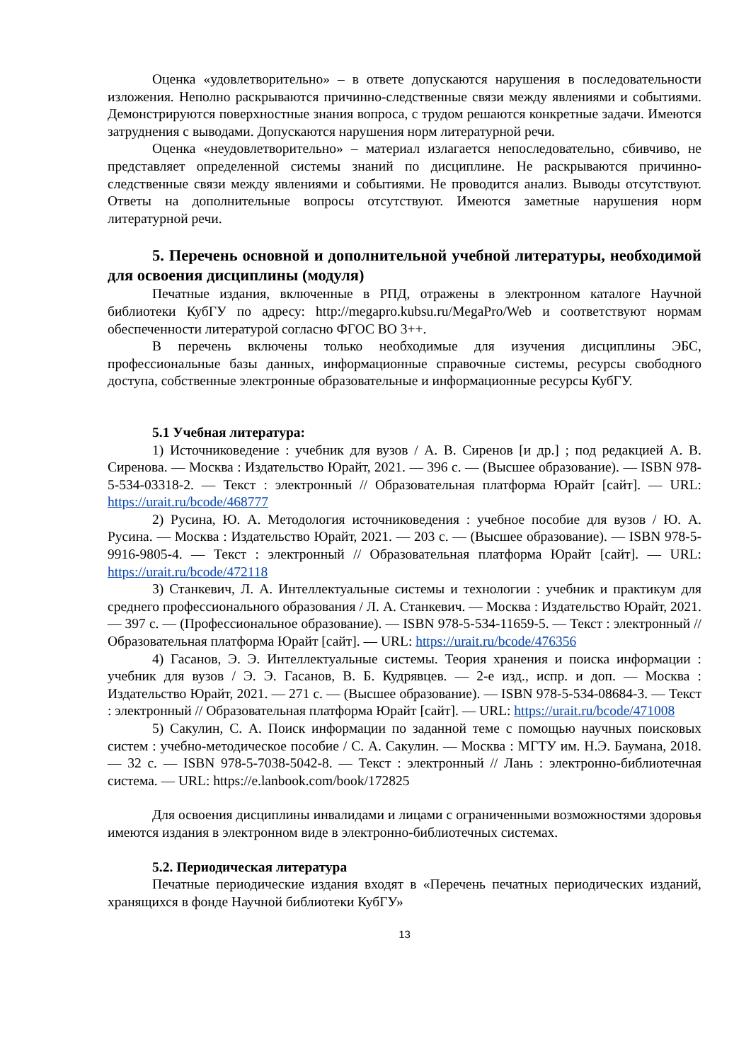Оценка «удовлетворительно» – в ответе допускаются нарушения в последовательности изложения. Неполно раскрываются причинно-следственные связи между явлениями и событиями. Демонстрируются поверхностные знания вопроса, с трудом решаются конкретные задачи. Имеются затруднения с выводами. Допускаются нарушения норм литературной речи.
Оценка «неудовлетворительно» – материал излагается непоследовательно, сбивчиво, не представляет определенной системы знаний по дисциплине. Не раскрываются причинно-следственные связи между явлениями и событиями. Не проводится анализ. Выводы отсутствуют. Ответы на дополнительные вопросы отсутствуют. Имеются заметные нарушения норм литературной речи.
5. Перечень основной и дополнительной учебной литературы, необходимой для освоения дисциплины (модуля)
Печатные издания, включенные в РПД, отражены в электронном каталоге Научной библиотеки КубГУ по адресу: http://megapro.kubsu.ru/MegaPro/Web и соответствуют нормам обеспеченности литературой согласно ФГОС ВО 3++.
В перечень включены только необходимые для изучения дисциплины ЭБС, профессиональные базы данных, информационные справочные системы, ресурсы свободного доступа, собственные электронные образовательные и информационные ресурсы КубГУ.
5.1 Учебная литература:
1) Источниковедение : учебник для вузов / А. В. Сиренов [и др.] ; под редакцией А. В. Сиренова. — Москва : Издательство Юрайт, 2021. — 396 с. — (Высшее образование). — ISBN 978-5-534-03318-2. — Текст : электронный // Образовательная платформа Юрайт [сайт]. — URL: https://urait.ru/bcode/468777
2) Русина, Ю. А. Методология источниковедения : учебное пособие для вузов / Ю. А. Русина. — Москва : Издательство Юрайт, 2021. — 203 с. — (Высшее образование). — ISBN 978-5-9916-9805-4. — Текст : электронный // Образовательная платформа Юрайт [сайт]. — URL: https://urait.ru/bcode/472118
3) Станкевич, Л. А. Интеллектуальные системы и технологии : учебник и практикум для среднего профессионального образования / Л. А. Станкевич. — Москва : Издательство Юрайт, 2021. — 397 с. — (Профессиональное образование). — ISBN 978-5-534-11659-5. — Текст : электронный // Образовательная платформа Юрайт [сайт]. — URL: https://urait.ru/bcode/476356
4) Гасанов, Э. Э. Интеллектуальные системы. Теория хранения и поиска информации : учебник для вузов / Э. Э. Гасанов, В. Б. Кудрявцев. — 2-е изд., испр. и доп. — Москва : Издательство Юрайт, 2021. — 271 с. — (Высшее образование). — ISBN 978-5-534-08684-3. — Текст : электронный // Образовательная платформа Юрайт [сайт]. — URL: https://urait.ru/bcode/471008
5) Сакулин, С. А. Поиск информации по заданной теме с помощью научных поисковых систем : учебно-методическое пособие / С. А. Сакулин. — Москва : МГТУ им. Н.Э. Баумана, 2018. — 32 с. — ISBN 978-5-7038-5042-8. — Текст : электронный // Лань : электронно-библиотечная система. — URL: https://e.lanbook.com/book/172825
Для освоения дисциплины инвалидами и лицами с ограниченными возможностями здоровья имеются издания в электронном виде в электронно-библиотечных системах.
5.2. Периодическая литература
Печатные периодические издания входят в «Перечень печатных периодических изданий, хранящихся в фонде Научной библиотеки КубГУ»
13